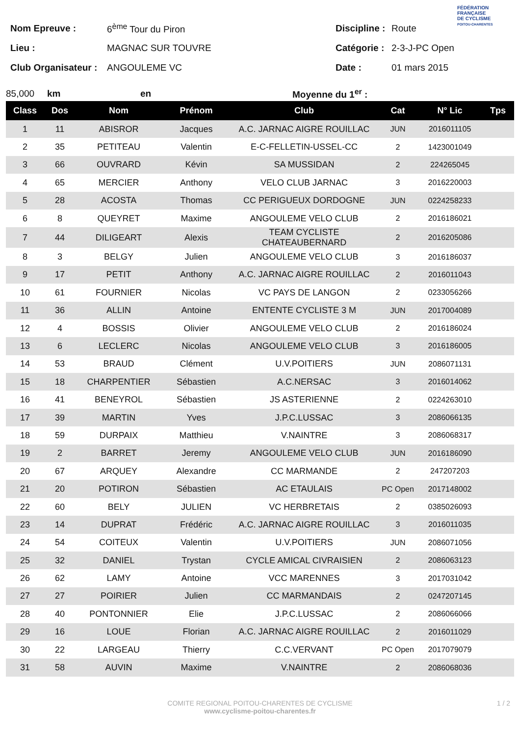FÉDÉRATION
FRANÇAISE
DE CYCLISME
POITOU-CHARENTES
Nom Epreuve : 6<sup>ème</sup> Tour du Piron
Lieu : MAGNAC SUR TOUVRE
Club Organisateur : ANGOULEME VC
Discipline : Route
Catégorie : 2-3-J-PC Open
Date : 01 mars 2015
85,000 km en Moyenne du 1<sup>er</sup> :
| Class | Dos | Nom | Prénom | Club | Cat | N° Lic | Tps |
| --- | --- | --- | --- | --- | --- | --- | --- |
| 1 | 11 | ABISROR | Jacques | A.C. JARNAC AIGRE ROUILLAC | JUN | 2016011105 | |
| 2 | 35 | PETITEAU | Valentin | E-C-FELLETIN-USSEL-CC | 2 | 1423001049 | |
| 3 | 66 | OUVRARD | Kévin | SA MUSSIDAN | 2 | 224265045 | |
| 4 | 65 | MERCIER | Anthony | VELO CLUB JARNAC | 3 | 2016220003 | |
| 5 | 28 | ACOSTA | Thomas | CC PERIGUEUX DORDOGNE | JUN | 0224258233 | |
| 6 | 8 | QUEYRET | Maxime | ANGOULEME VELO CLUB | 2 | 2016186021 | |
| 7 | 44 | DILIGEART | Alexis | TEAM CYCLISTE CHATEAUBERNARD | 2 | 2016205086 | |
| 8 | 3 | BELGY | Julien | ANGOULEME VELO CLUB | 3 | 2016186037 | |
| 9 | 17 | PETIT | Anthony | A.C. JARNAC AIGRE ROUILLAC | 2 | 2016011043 | |
| 10 | 61 | FOURNIER | Nicolas | VC PAYS DE LANGON | 2 | 0233056266 | |
| 11 | 36 | ALLIN | Antoine | ENTENTE CYCLISTE 3 M | JUN | 2017004089 | |
| 12 | 4 | BOSSIS | Olivier | ANGOULEME VELO CLUB | 2 | 2016186024 | |
| 13 | 6 | LECLERC | Nicolas | ANGOULEME VELO CLUB | 3 | 2016186005 | |
| 14 | 53 | BRAUD | Clément | U.V.POITIERS | JUN | 2086071131 | |
| 15 | 18 | CHARPENTIER | Sébastien | A.C.NERSAC | 3 | 2016014062 | |
| 16 | 41 | BENEYROL | Sébastien | JS ASTERIENNE | 2 | 0224263010 | |
| 17 | 39 | MARTIN | Yves | J.P.C.LUSSAC | 3 | 2086066135 | |
| 18 | 59 | DURPAIX | Matthieu | V.NAINTRE | 3 | 2086068317 | |
| 19 | 2 | BARRET | Jeremy | ANGOULEME VELO CLUB | JUN | 2016186090 | |
| 20 | 67 | ARQUEY | Alexandre | CC MARMANDE | 2 | 247207203 | |
| 21 | 20 | POTIRON | Sébastien | AC ETAULAIS | PC Open | 2017148002 | |
| 22 | 60 | BELY | JULIEN | VC HERBRETAIS | 2 | 0385026093 | |
| 23 | 14 | DUPRAT | Frédéric | A.C. JARNAC AIGRE ROUILLAC | 3 | 2016011035 | |
| 24 | 54 | COITEUX | Valentin | U.V.POITIERS | JUN | 2086071056 | |
| 25 | 32 | DANIEL | Trystan | CYCLE AMICAL CIVRAISIEN | 2 | 2086063123 | |
| 26 | 62 | LAMY | Antoine | VCC MARENNES | 3 | 2017031042 | |
| 27 | 27 | POIRIER | Julien | CC MARMANDAIS | 2 | 0247207145 | |
| 28 | 40 | PONTONNIER | Elie | J.P.C.LUSSAC | 2 | 2086066066 | |
| 29 | 16 | LOUE | Florian | A.C. JARNAC AIGRE ROUILLAC | 2 | 2016011029 | |
| 30 | 22 | LARGEAU | Thierry | C.C.VERVANT | PC Open | 2017079079 | |
| 31 | 58 | AUVIN | Maxime | V.NAINTRE | 2 | 2086068036 | |
COMITE REGIONAL POITOU-CHARENTES DE CYCLISME
www.cyclisme-poitou-charentes.fr
1 / 2